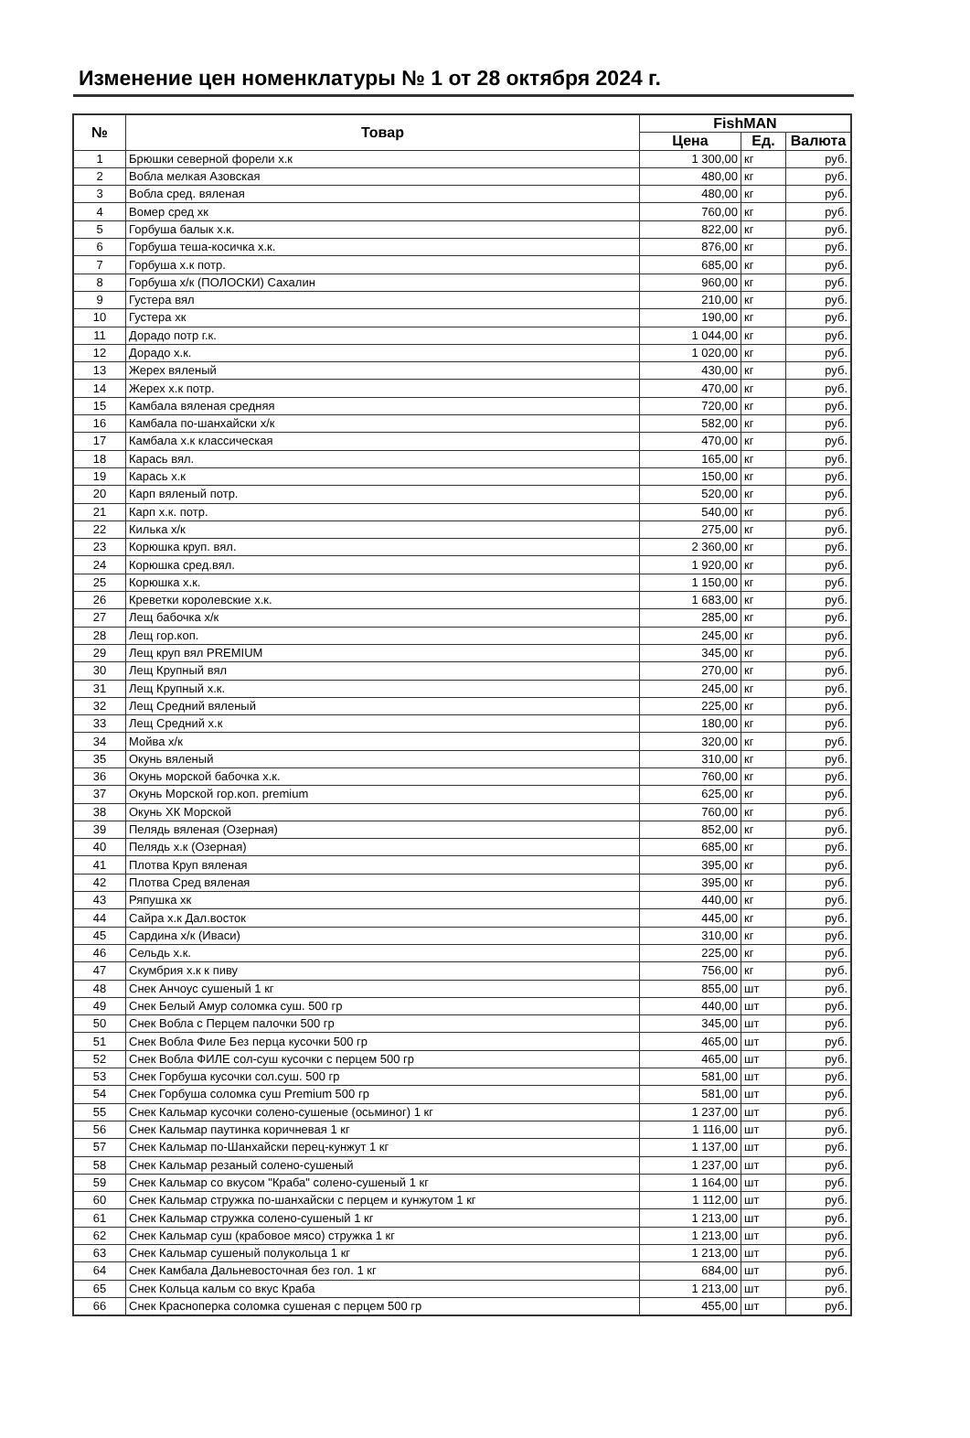Изменение цен номенклатуры № 1 от 28 октября 2024 г.
| № | Товар | FishMAN | | |
| --- | --- | --- | --- | --- |
| | | Цена | Ед. | Валюта |
| 1 | Брюшки северной форели х.к | 1 300,00 | кг | руб. |
| 2 | Вобла мелкая Азовская | 480,00 | кг | руб. |
| 3 | Вобла сред. вяленая | 480,00 | кг | руб. |
| 4 | Вомер сред хк | 760,00 | кг | руб. |
| 5 | Горбуша балык х.к. | 822,00 | кг | руб. |
| 6 | Горбуша теша-косичка х.к. | 876,00 | кг | руб. |
| 7 | Горбуша х.к потр. | 685,00 | кг | руб. |
| 8 | Горбуша х/к (ПОЛОСКИ) Сахалин | 960,00 | кг | руб. |
| 9 | Густера вял | 210,00 | кг | руб. |
| 10 | Густера хк | 190,00 | кг | руб. |
| 11 | Дорадо потр г.к. | 1 044,00 | кг | руб. |
| 12 | Дорадо х.к. | 1 020,00 | кг | руб. |
| 13 | Жерех вяленый | 430,00 | кг | руб. |
| 14 | Жерех х.к потр. | 470,00 | кг | руб. |
| 15 | Камбала вяленая средняя | 720,00 | кг | руб. |
| 16 | Камбала по-шанхайски х/к | 582,00 | кг | руб. |
| 17 | Камбала х.к классическая | 470,00 | кг | руб. |
| 18 | Карась вял. | 165,00 | кг | руб. |
| 19 | Карась х.к | 150,00 | кг | руб. |
| 20 | Карп вяленый потр. | 520,00 | кг | руб. |
| 21 | Карп х.к. потр. | 540,00 | кг | руб. |
| 22 | Килька х/к | 275,00 | кг | руб. |
| 23 | Корюшка круп. вял. | 2 360,00 | кг | руб. |
| 24 | Корюшка сред.вял. | 1 920,00 | кг | руб. |
| 25 | Корюшка х.к. | 1 150,00 | кг | руб. |
| 26 | Креветки королевские х.к. | 1 683,00 | кг | руб. |
| 27 | Лещ бабочка х/к | 285,00 | кг | руб. |
| 28 | Лещ гор.коп. | 245,00 | кг | руб. |
| 29 | Лещ круп вял PREMIUM | 345,00 | кг | руб. |
| 30 | Лещ Крупный вял | 270,00 | кг | руб. |
| 31 | Лещ Крупный х.к. | 245,00 | кг | руб. |
| 32 | Лещ Средний вяленый | 225,00 | кг | руб. |
| 33 | Лещ Средний х.к | 180,00 | кг | руб. |
| 34 | Мойва х/к | 320,00 | кг | руб. |
| 35 | Окунь вяленый | 310,00 | кг | руб. |
| 36 | Окунь морской бабочка х.к. | 760,00 | кг | руб. |
| 37 | Окунь Морской гор.коп. premium | 625,00 | кг | руб. |
| 38 | Окунь ХК Морской | 760,00 | кг | руб. |
| 39 | Пелядь вяленая (Озерная) | 852,00 | кг | руб. |
| 40 | Пелядь х.к (Озерная) | 685,00 | кг | руб. |
| 41 | Плотва Круп вяленая | 395,00 | кг | руб. |
| 42 | Плотва Сред вяленая | 395,00 | кг | руб. |
| 43 | Ряпушка хк | 440,00 | кг | руб. |
| 44 | Сайра х.к Дал.восток | 445,00 | кг | руб. |
| 45 | Сардина х/к (Иваси) | 310,00 | кг | руб. |
| 46 | Сельдь х.к. | 225,00 | кг | руб. |
| 47 | Скумбрия х.к к пиву | 756,00 | кг | руб. |
| 48 | Снек Анчоус сушеный 1 кг | 855,00 | шт | руб. |
| 49 | Снек Белый Амур соломка суш. 500 гр | 440,00 | шт | руб. |
| 50 | Снек Вобла с Перцем палочки 500 гр | 345,00 | шт | руб. |
| 51 | Снек Вобла Филе Без перца кусочки 500 гр | 465,00 | шт | руб. |
| 52 | Снек Вобла ФИЛЕ сол-суш кусочки с перцем 500 гр | 465,00 | шт | руб. |
| 53 | Снек Горбуша кусочки сол.суш. 500 гр | 581,00 | шт | руб. |
| 54 | Снек Горбуша соломка суш Premium 500 гр | 581,00 | шт | руб. |
| 55 | Снек Кальмар кусочки солено-сушеные (осьминог) 1 кг | 1 237,00 | шт | руб. |
| 56 | Снек Кальмар паутинка коричневая 1 кг | 1 116,00 | шт | руб. |
| 57 | Снек Кальмар по-Шанхайски перец-кунжут 1 кг | 1 137,00 | шт | руб. |
| 58 | Снек Кальмар резаный солено-сушеный | 1 237,00 | шт | руб. |
| 59 | Снек Кальмар со вкусом "Краба" солено-сушеный 1 кг | 1 164,00 | шт | руб. |
| 60 | Снек Кальмар стружка по-шанхайски с перцем и кунжутом 1 кг | 1 112,00 | шт | руб. |
| 61 | Снек Кальмар стружка солено-сушеный 1 кг | 1 213,00 | шт | руб. |
| 62 | Снек Кальмар суш (крабовое мясо) стружка 1 кг | 1 213,00 | шт | руб. |
| 63 | Снек Кальмар сушеный полукольца 1 кг | 1 213,00 | шт | руб. |
| 64 | Снек Камбала Дальневосточная без гол. 1 кг | 684,00 | шт | руб. |
| 65 | Снек Кольца кальм со вкус Краба | 1 213,00 | шт | руб. |
| 66 | Снек Красноперка соломка сушеная с перцем 500 гр | 455,00 | шт | руб. |